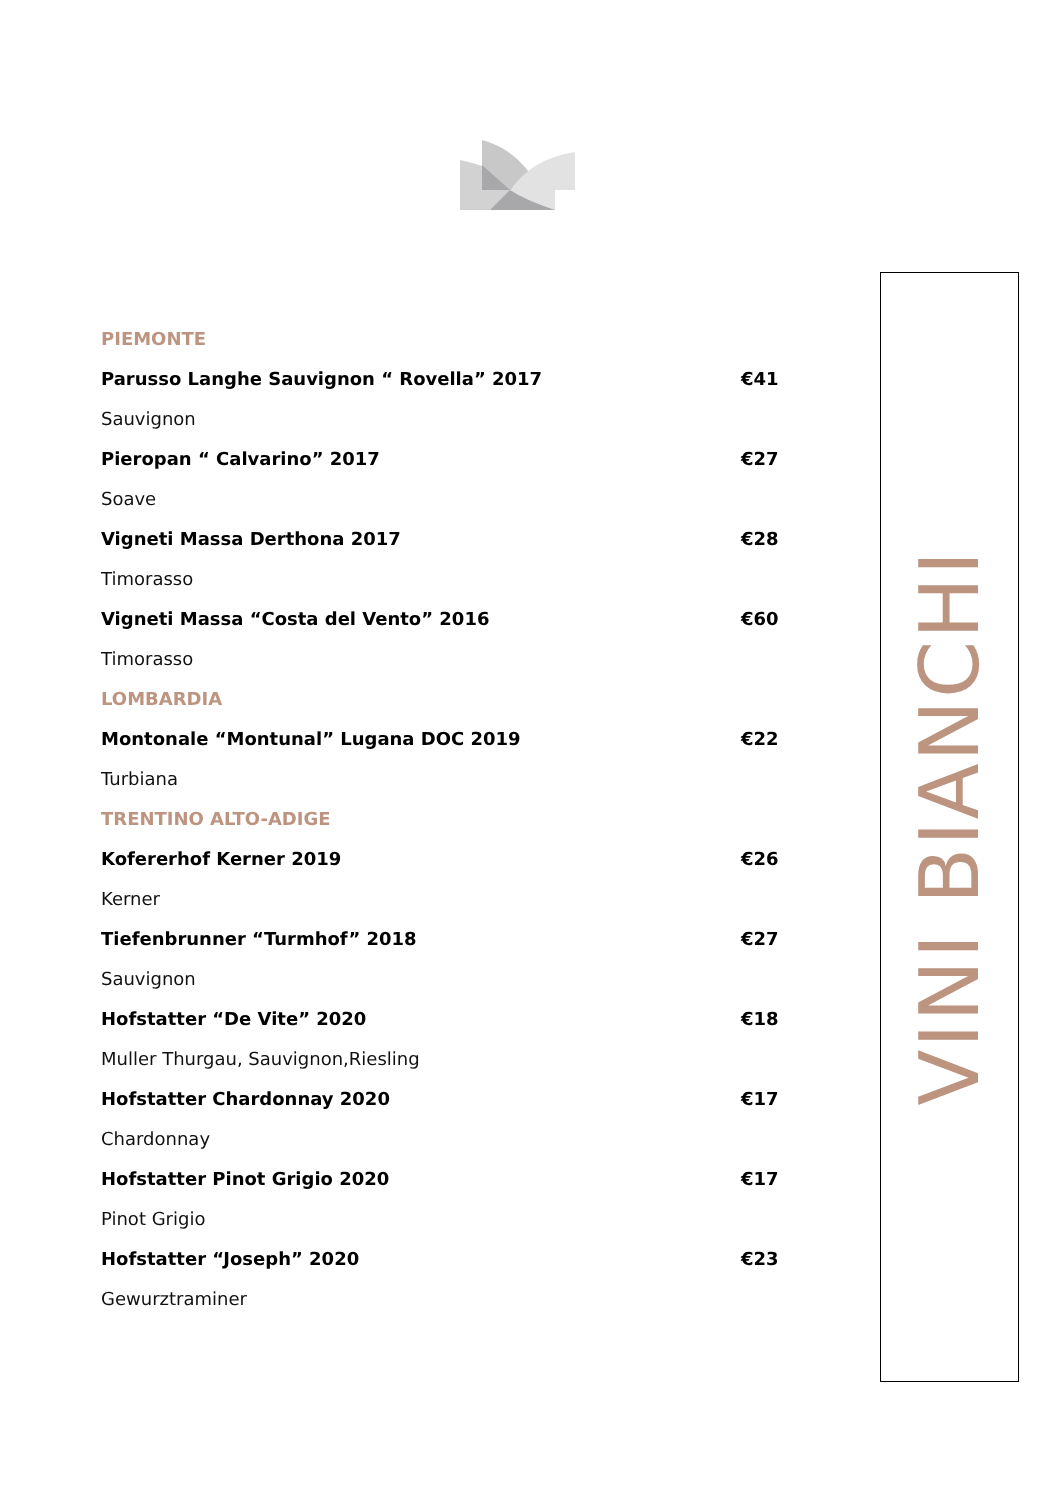PIEMONTE
Parusso Langhe Sauvignon “ Rovella” 2017 €41
Sauvignon
Pieropan “ Calvarino” 2017 €27
Soave
Vigneti Massa Derthona 2017 €28
Timorasso
Vigneti Massa “Costa del Vento” 2016 €60
Timorasso
LOMBARDIA
Montonale “Montunal” Lugana DOC 2019 €22
Turbiana
TRENTINO ALTO-ADIGE
Kofererhof Kerner 2019 €26
Kerner
Tiefenbrunner “Turmhof” 2018 €27
Sauvignon
Hofstatter “De Vite” 2020 €18
Muller Thurgau, Sauvignon,Riesling
Hofstatter Chardonnay 2020 €17
Chardonnay
Hofstatter Pinot Grigio 2020 €17
Pinot Grigio
Hofstatter “Joseph” 2020 €23
Gewurztraminer
VINI BIANCHI